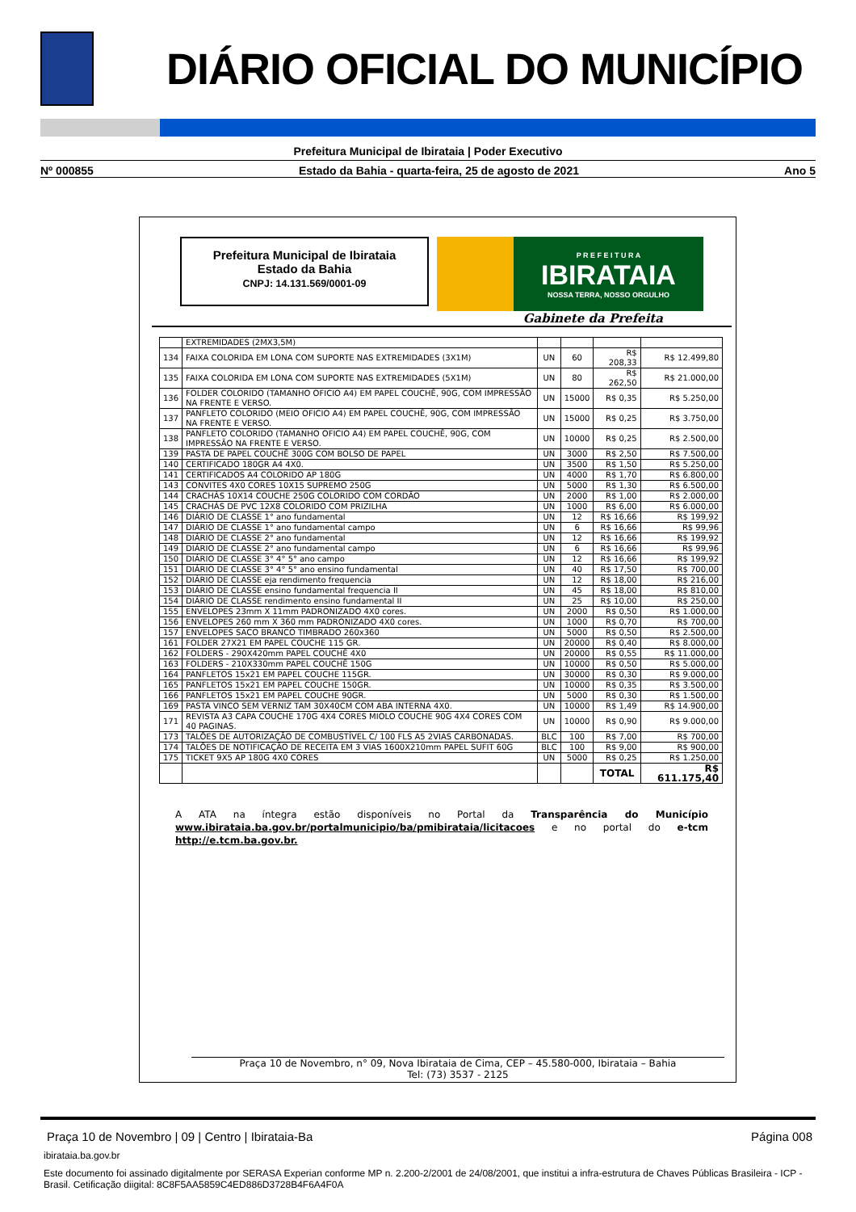DIÁRIO OFICIAL DO MUNICÍPIO
Prefeitura Municipal de Ibirataia | Poder Executivo
Nº 000855 Estado da Bahia - quarta-feira, 25 de agosto de 2021 Ano 5
Prefeitura Municipal de Ibirataia
Estado da Bahia
CNPJ: 14.131.569/0001-09
P R E F E I T U R A
IBIRATAIA
NOSSA TERRA, NOSSO ORGULHO
Gabinete da Prefeita
| | EXTREMIDADES (2MX3,5M) | | | | |
| 134 | FAIXA COLORIDA EM LONA COM SUPORTE NAS EXTREMIDADES (3X1M) | UN | 60 | R$ 208,33 | R$ 12.499,80 |
| 135 | FAIXA COLORIDA EM LONA COM SUPORTE NAS EXTREMIDADES (5X1M) | UN | 80 | R$ 262,50 | R$ 21.000,00 |
| 136 | FOLDER COLORIDO (TAMANHO OFICIO A4) EM PAPEL COUCHÊ, 90G, COM IMPRESSÃO NA FRENTE E VERSO. | UN | 15000 | R$ 0,35 | R$ 5.250,00 |
| 137 | PANFLETO COLORIDO (MEIO OFICIO A4) EM PAPEL COUCHÊ, 90G, COM IMPRESSÃO NA FRENTE E VERSO. | UN | 15000 | R$ 0,25 | R$ 3.750,00 |
| 138 | PANFLETO COLORIDO (TAMANHO OFICIO A4) EM PAPEL COUCHÊ, 90G, COM IMPRESSÃO NA FRENTE E VERSO. | UN | 10000 | R$ 0,25 | R$ 2.500,00 |
| 139 | PASTA DE PAPEL COUCHÊ 300G COM BOLSO DE PAPEL | UN | 3000 | R$ 2,50 | R$ 7.500,00 |
| 140 | CERTIFICADO 180GR A4 4X0. | UN | 3500 | R$ 1,50 | R$ 5.250,00 |
| 141 | CERTIFICADOS A4 COLORIDO AP 180G | UN | 4000 | R$ 1,70 | R$ 6.800,00 |
| 143 | CONVITES 4X0 CORES 10X15 SUPREMO 250G | UN | 5000 | R$ 1,30 | R$ 6.500,00 |
| 144 | CRACHÁS 10X14 COUCHE 250G COLORIDO COM CORDÃO | UN | 2000 | R$ 1,00 | R$ 2.000,00 |
| 145 | CRACHÁS DE PVC 12X8 COLORIDO COM PRIZILHA | UN | 1000 | R$ 6,00 | R$ 6.000,00 |
| 146 | DIÁRIO DE CLASSE 1° ano fundamental | UN | 12 | R$ 16,66 | R$ 199,92 |
| 147 | DIÁRIO DE CLASSE 1° ano fundamental campo | UN | 6 | R$ 16,66 | R$ 99,96 |
| 148 | DIÁRIO DE CLASSE 2° ano fundamental | UN | 12 | R$ 16,66 | R$ 199,92 |
| 149 | DIÁRIO DE CLASSE 2° ano fundamental campo | UN | 6 | R$ 16,66 | R$ 99,96 |
| 150 | DIÁRIO DE CLASSE 3° 4° 5° ano campo | UN | 12 | R$ 16,66 | R$ 199,92 |
| 151 | DIÁRIO DE CLASSE 3° 4° 5° ano ensino fundamental | UN | 40 | R$ 17,50 | R$ 700,00 |
| 152 | DIÁRIO DE CLASSE eja rendimento frequencia | UN | 12 | R$ 18,00 | R$ 216,00 |
| 153 | DIÁRIO DE CLASSE ensino fundamental frequencia II | UN | 45 | R$ 18,00 | R$ 810,00 |
| 154 | DIÁRIO DE CLASSE rendimento ensino fundamental II | UN | 25 | R$ 10,00 | R$ 250,00 |
| 155 | ENVELOPES 23mm X 11mm PADRONIZADO 4X0 cores. | UN | 2000 | R$ 0,50 | R$ 1.000,00 |
| 156 | ENVELOPES 260 mm X 360 mm PADRONIZADO 4X0 cores. | UN | 1000 | R$ 0,70 | R$ 700,00 |
| 157 | ENVELOPES SACO BRANCO TIMBRADO 260x360 | UN | 5000 | R$ 0,50 | R$ 2.500,00 |
| 161 | FOLDER 27X21 EM PAPEL COUCHE 115 GR. | UN | 20000 | R$ 0,40 | R$ 8.000,00 |
| 162 | FOLDERS - 290X420mm PAPEL COUCHÊ 4X0 | UN | 20000 | R$ 0,55 | R$ 11.000,00 |
| 163 | FOLDERS - 210X330mm PAPEL COUCHÊ 150G | UN | 10000 | R$ 0,50 | R$ 5.000,00 |
| 164 | PANFLETOS 15x21 EM PAPEL COUCHE 115GR. | UN | 30000 | R$ 0,30 | R$ 9.000,00 |
| 165 | PANFLETOS 15x21 EM PAPEL COUCHE 150GR. | UN | 10000 | R$ 0,35 | R$ 3.500,00 |
| 166 | PANFLETOS 15x21 EM PAPEL COUCHE 90GR. | UN | 5000 | R$ 0,30 | R$ 1.500,00 |
| 169 | PASTA VINCO SEM VERNIZ TAM 30X40CM COM ABA INTERNA 4X0. | UN | 10000 | R$ 1,49 | R$ 14.900,00 |
| 171 | REVISTA A3 CAPA COUCHE 170G 4X4 CORES MIOLO COUCHE 90G 4X4 CORES COM 40 PAGINAS. | UN | 10000 | R$ 0,90 | R$ 9.000,00 |
| 173 | TALÕES DE AUTORIZAÇÃO DE COMBUSTÍVEL C/ 100 FLS A5 2VIAS CARBONADAS. | BLC | 100 | R$ 7,00 | R$ 700,00 |
| 174 | TALÕES DE NOTIFICAÇÃO DE RECEITA EM 3 VIAS 1600X210mm PAPEL SUFIT 60G | BLC | 100 | R$ 9,00 | R$ 900,00 |
| 175 | TICKET 9X5 AP 180G 4X0 CORES | UN | 5000 | R$ 0,25 | R$ 1.250,00 |
| | | | | TOTAL | R$ 611.175,40 |
A ATA na íntegra estão disponíveis no Portal da Transparência do Município www.ibirataia.ba.gov.br/portalmunicipio/ba/pmibirataia/licitacoes e no portal do e-tcm http://e.tcm.ba.gov.br.
Praça 10 de Novembro, n° 09, Nova Ibirataia de Cima, CEP – 45.580-000, Ibirataia – Bahia
Tel: (73) 3537 - 2125
Praça 10 de Novembro | 09 | Centro | Ibirataia-Ba Página 008
ibirataia.ba.gov.br
Este documento foi assinado digitalmente por SERASA Experian conforme MP n. 2.200-2/2001 de 24/08/2001, que institui a infra-estrutura de Chaves Públicas Brasileira - ICP - Brasil. Cetificação diigital: 8C8F5AA5859C4ED886D3728B4F6A4F0A